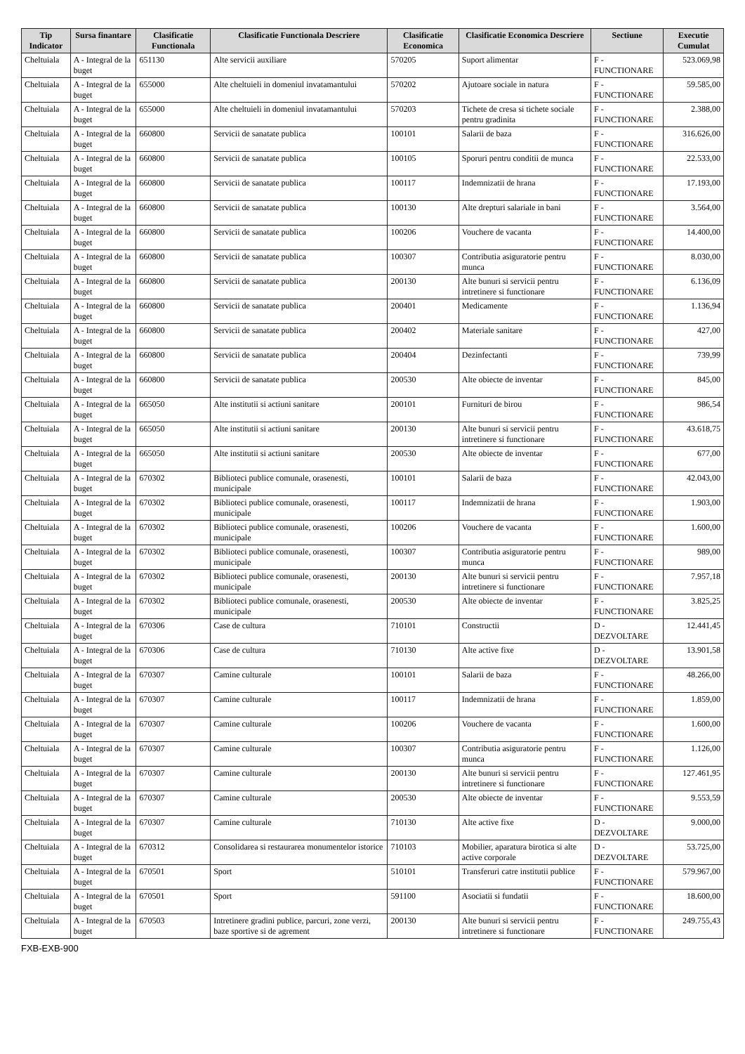| Tip Indicator | Sursa finantare | Clasificatie Functionala | Clasificatie Functionala Descriere | Clasificatie Economica | Clasificatie Economica Descriere | Sectiune | Executie Cumulat |
| --- | --- | --- | --- | --- | --- | --- | --- |
| Cheltuiala | A - Integral de la buget | 651130 | Alte servicii auxiliare | 570205 | Suport alimentar | F - FUNCTIONARE | 523.069,98 |
| Cheltuiala | A - Integral de la buget | 655000 | Alte cheltuieli in domeniul invatamantului | 570202 | Ajutoare sociale in natura | F - FUNCTIONARE | 59.585,00 |
| Cheltuiala | A - Integral de la buget | 655000 | Alte cheltuieli in domeniul invatamantului | 570203 | Tichete de cresa si tichete sociale pentru gradinita | F - FUNCTIONARE | 2.388,00 |
| Cheltuiala | A - Integral de la buget | 660800 | Servicii de sanatate publica | 100101 | Salarii de baza | F - FUNCTIONARE | 316.626,00 |
| Cheltuiala | A - Integral de la buget | 660800 | Servicii de sanatate publica | 100105 | Sporuri pentru conditii de munca | F - FUNCTIONARE | 22.533,00 |
| Cheltuiala | A - Integral de la buget | 660800 | Servicii de sanatate publica | 100117 | Indemnizatii de hrana | F - FUNCTIONARE | 17.193,00 |
| Cheltuiala | A - Integral de la buget | 660800 | Servicii de sanatate publica | 100130 | Alte drepturi salariale in bani | F - FUNCTIONARE | 3.564,00 |
| Cheltuiala | A - Integral de la buget | 660800 | Servicii de sanatate publica | 100206 | Vouchere de vacanta | F - FUNCTIONARE | 14.400,00 |
| Cheltuiala | A - Integral de la buget | 660800 | Servicii de sanatate publica | 100307 | Contributia asiguratorie pentru munca | F - FUNCTIONARE | 8.030,00 |
| Cheltuiala | A - Integral de la buget | 660800 | Servicii de sanatate publica | 200130 | Alte bunuri si servicii pentru intretinere si functionare | F - FUNCTIONARE | 6.136,09 |
| Cheltuiala | A - Integral de la buget | 660800 | Servicii de sanatate publica | 200401 | Medicamente | F - FUNCTIONARE | 1.136,94 |
| Cheltuiala | A - Integral de la buget | 660800 | Servicii de sanatate publica | 200402 | Materiale sanitare | F - FUNCTIONARE | 427,00 |
| Cheltuiala | A - Integral de la buget | 660800 | Servicii de sanatate publica | 200404 | Dezinfectanti | F - FUNCTIONARE | 739,99 |
| Cheltuiala | A - Integral de la buget | 660800 | Servicii de sanatate publica | 200530 | Alte obiecte de inventar | F - FUNCTIONARE | 845,00 |
| Cheltuiala | A - Integral de la buget | 665050 | Alte institutii si actiuni sanitare | 200101 | Furnituri de birou | F - FUNCTIONARE | 986,54 |
| Cheltuiala | A - Integral de la buget | 665050 | Alte institutii si actiuni sanitare | 200130 | Alte bunuri si servicii pentru intretinere si functionare | F - FUNCTIONARE | 43.618,75 |
| Cheltuiala | A - Integral de la buget | 665050 | Alte institutii si actiuni sanitare | 200530 | Alte obiecte de inventar | F - FUNCTIONARE | 677,00 |
| Cheltuiala | A - Integral de la buget | 670302 | Biblioteci publice comunale, orasenesti, municipale | 100101 | Salarii de baza | F - FUNCTIONARE | 42.043,00 |
| Cheltuiala | A - Integral de la buget | 670302 | Biblioteci publice comunale, orasenesti, municipale | 100117 | Indemnizatii de hrana | F - FUNCTIONARE | 1.903,00 |
| Cheltuiala | A - Integral de la buget | 670302 | Biblioteci publice comunale, orasenesti, municipale | 100206 | Vouchere de vacanta | F - FUNCTIONARE | 1.600,00 |
| Cheltuiala | A - Integral de la buget | 670302 | Biblioteci publice comunale, orasenesti, municipale | 100307 | Contributia asiguratorie pentru munca | F - FUNCTIONARE | 989,00 |
| Cheltuiala | A - Integral de la buget | 670302 | Biblioteci publice comunale, orasenesti, municipale | 200130 | Alte bunuri si servicii pentru intretinere si functionare | F - FUNCTIONARE | 7.957,18 |
| Cheltuiala | A - Integral de la buget | 670302 | Biblioteci publice comunale, orasenesti, municipale | 200530 | Alte obiecte de inventar | F - FUNCTIONARE | 3.825,25 |
| Cheltuiala | A - Integral de la buget | 670306 | Case de cultura | 710101 | Constructii | D - DEZVOLTARE | 12.441,45 |
| Cheltuiala | A - Integral de la buget | 670306 | Case de cultura | 710130 | Alte active fixe | D - DEZVOLTARE | 13.901,58 |
| Cheltuiala | A - Integral de la buget | 670307 | Camine culturale | 100101 | Salarii de baza | F - FUNCTIONARE | 48.266,00 |
| Cheltuiala | A - Integral de la buget | 670307 | Camine culturale | 100117 | Indemnizatii de hrana | F - FUNCTIONARE | 1.859,00 |
| Cheltuiala | A - Integral de la buget | 670307 | Camine culturale | 100206 | Vouchere de vacanta | F - FUNCTIONARE | 1.600,00 |
| Cheltuiala | A - Integral de la buget | 670307 | Camine culturale | 100307 | Contributia asiguratorie pentru munca | F - FUNCTIONARE | 1.126,00 |
| Cheltuiala | A - Integral de la buget | 670307 | Camine culturale | 200130 | Alte bunuri si servicii pentru intretinere si functionare | F - FUNCTIONARE | 127.461,95 |
| Cheltuiala | A - Integral de la buget | 670307 | Camine culturale | 200530 | Alte obiecte de inventar | F - FUNCTIONARE | 9.553,59 |
| Cheltuiala | A - Integral de la buget | 670307 | Camine culturale | 710130 | Alte active fixe | D - DEZVOLTARE | 9.000,00 |
| Cheltuiala | A - Integral de la buget | 670312 | Consolidarea si restaurarea monumentelor istorice | 710103 | Mobilier, aparatura birotica si alte active corporale | D - DEZVOLTARE | 53.725,00 |
| Cheltuiala | A - Integral de la buget | 670501 | Sport | 510101 | Transferuri catre institutii publice | F - FUNCTIONARE | 579.967,00 |
| Cheltuiala | A - Integral de la buget | 670501 | Sport | 591100 | Asociatii si fundatii | F - FUNCTIONARE | 18.600,00 |
| Cheltuiala | A - Integral de la buget | 670503 | Intretinere gradini publice, parcuri, zone verzi, baze sportive si de agrement | 200130 | Alte bunuri si servicii pentru intretinere si functionare | F - FUNCTIONARE | 249.755,43 |
FXB-EXB-900